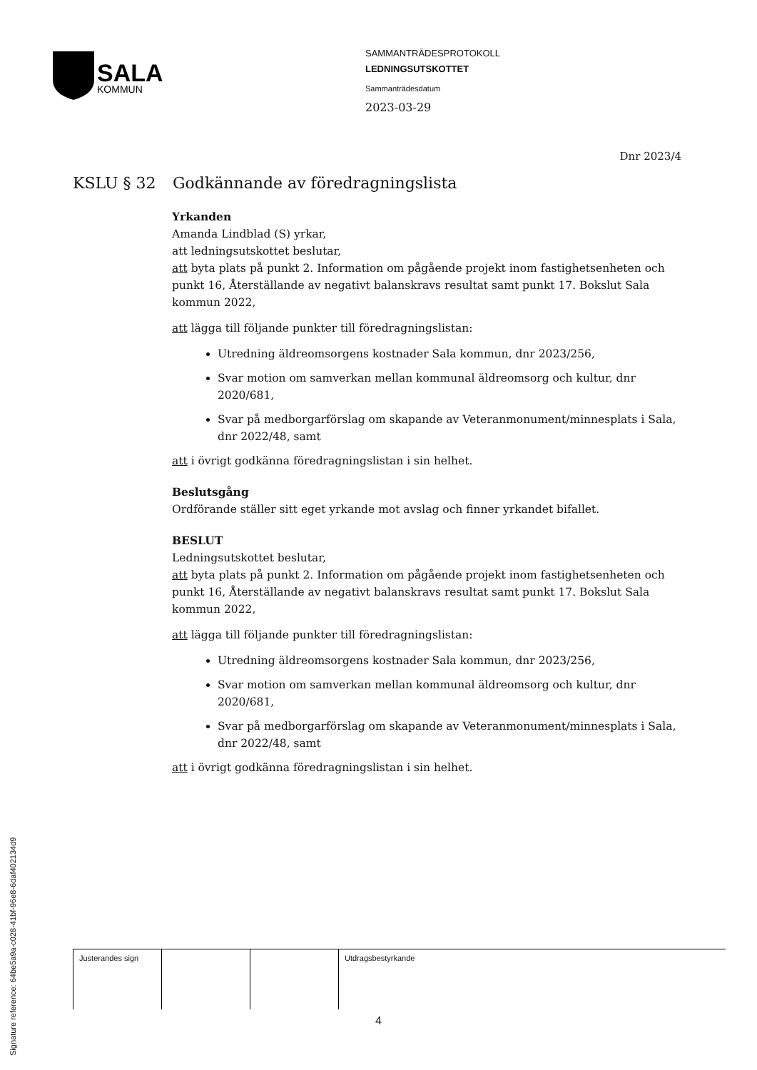SALA
KOMMUN
SAMMANTRÄDESPROTOKOLL
LEDNINGSUTSKOTTET
Sammanträdesdatum
2023-03-29
Dnr 2023/4
KSLU § 32 Godkännande av föredragningslista
Yrkanden
Amanda Lindblad (S) yrkar,
att ledningsutskottet beslutar,
att byta plats på punkt 2. Information om pågående projekt inom fastighetsenheten och punkt 16, Återställande av negativt balanskravs resultat samt punkt 17. Bokslut Sala kommun 2022,
att lägga till följande punkter till föredragningslistan:
Utredning äldreomsorgens kostnader Sala kommun, dnr 2023/256,
Svar motion om samverkan mellan kommunal äldreomsorg och kultur, dnr 2020/681,
Svar på medborgarförslag om skapande av Veteranmonument/minnesplats i Sala, dnr 2022/48, samt
att i övrigt godkänna föredragningslistan i sin helhet.
Beslutsgång
Ordförande ställer sitt eget yrkande mot avslag och finner yrkandet bifallet.
BESLUT
Ledningsutskottet beslutar,
att byta plats på punkt 2. Information om pågående projekt inom fastighetsenheten och punkt 16, Återställande av negativt balanskravs resultat samt punkt 17. Bokslut Sala kommun 2022,
att lägga till följande punkter till föredragningslistan:
Utredning äldreomsorgens kostnader Sala kommun, dnr 2023/256,
Svar motion om samverkan mellan kommunal äldreomsorg och kultur, dnr 2020/681,
Svar på medborgarförslag om skapande av Veteranmonument/minnesplats i Sala, dnr 2022/48, samt
att i övrigt godkänna föredragningslistan i sin helhet.
| Justerandes sign | | | Utdragsbestyrkande |
4
Signature reference: 64be5a9a-c028-41bf-96e8-6daf402134d9